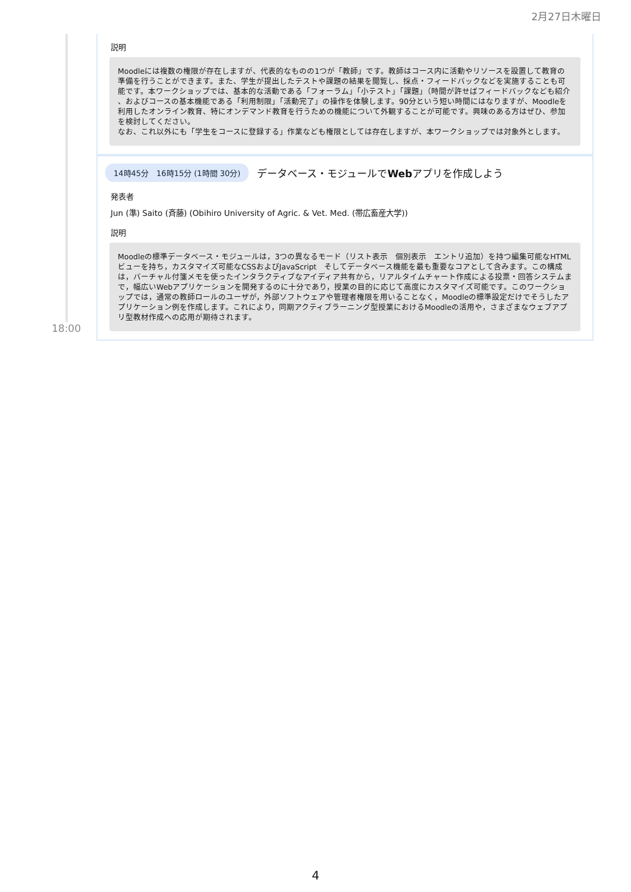2月27日木曜日
説明
Moodleには複数の権限が存在しますが、代表的なものの1つが「教師」です。教師はコース内に活動やリソースを設置して教育の準備を行うことができます。また、学生が提出したテストや課題の結果を閲覧し、採点・フィードバックなどを実施することも可能です。本ワークショップでは、基本的な活動である「フォーラム」「小テスト」「課題」（時間が許せばフィードバックなども紹介 、およびコースの基本機能である「利用制限」「活動完了」の操作を体験します。90分という短い時間にはなりますが、Moodleを利用したオンライン教育、特にオンデマンド教育を行うための機能について外観することが可能です。興味のある方はぜひ、参加を検討してください。
なお、これ以外にも「学生をコースに登録する」作業なども権限としては存在しますが、本ワークショップでは対象外とします。
14時45分　16時15分 (1時間 30分) データベース・モジュールでWebアプリを作成しよう
発表者
Jun (準) Saito (斉藤) (Obihiro University of Agric. & Vet. Med. (帯広畜産大学))
説明
Moodleの標準データベース・モジュールは，3つの異なるモード（リスト表示　個別表示　エントリ追加）を持つ編集可能なHTMLビューを持ち，カスタマイズ可能なCSSおよびJavaScript　そしてデータベース機能を最も重要なコアとして含みます。この構成は，バーチャル付箋メモを使ったインタラクティブなアイディア共有から，リアルタイムチャート作成による投票・回答システムまで，幅広いWebアプリケーションを開発するのに十分であり，授業の目的に応じて高度にカスタマイズ可能です。このワークショップでは，通常の教師ロールのユーザが，外部ソフトウェアや管理者権限を用いることなく，Moodleの標準設定だけでそうしたアプリケーション例を作成します。これにより，同期アクティブラーニング型授業におけるMoodleの活用や，さまざまなウェブアプリ型教材作成への応用が期待されます。
18:00
4